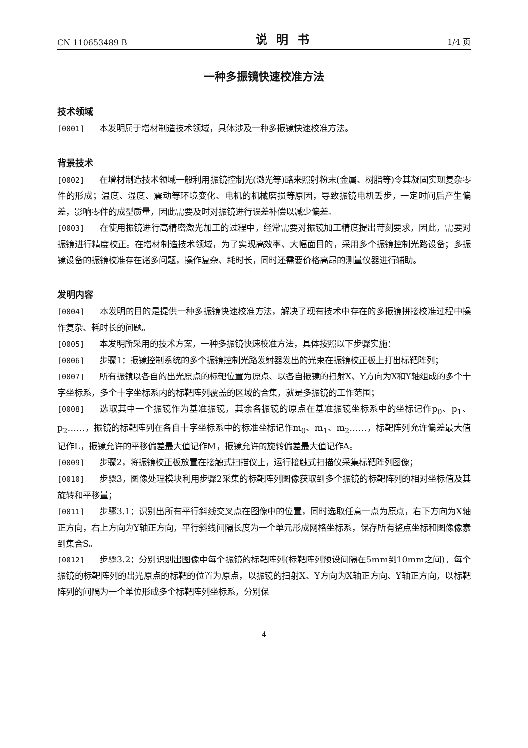CN 110653489 B 说明书 1/4 页
一种多振镜快速校准方法
技术领域
[0001] 本发明属于增材制造技术领域，具体涉及一种多振镜快速校准方法。
背景技术
[0002] 在增材制造技术领域一般利用振镜控制光(激光等)路来照射粉末(金属、树脂等)令其凝固实现复杂零件的形成；温度、湿度、震动等环境变化、电机的机械磨损等原因，导致振镜电机丢步，一定时间后产生偏差，影响零件的成型质量，因此需要及时对振镜进行误差补偿以减少偏差。
[0003] 在使用振镜进行高精密激光加工的过程中，经常需要对振镜加工精度提出苛刻要求，因此，需要对振镜进行精度校正。在增材制造技术领域，为了实现高效率、大幅面目的，采用多个振镜控制光路设备；多振镜设备的振镜校准存在诸多问题，操作复杂、耗时长，同时还需要价格高昂的测量仪器进行辅助。
发明内容
[0004] 本发明的目的是提供一种多振镜快速校准方法，解决了现有技术中存在的多振镜拼接校准过程中操作复杂、耗时长的问题。
[0005] 本发明所采用的技术方案，一种多振镜快速校准方法，具体按照以下步骤实施：
[0006] 步骤1：振镜控制系统的多个振镜控制光路发射器发出的光束在振镜校正板上打出标靶阵列；
[0007] 所有振镜以各自的出光原点的标靶位置为原点、以各自振镜的扫射X、Y方向为X和Y轴组成的多个十字坐标系，多个十字坐标系内的标靶阵列覆盖的区域的合集，就是多振镜的工作范围；
[0008] 选取其中一个振镜作为基准振镜，其余各振镜的原点在基准振镜坐标系中的坐标记作p<sub>0</sub>、p<sub>1</sub>、p<sub>2</sub>……，振镜的标靶阵列在各自十字坐标系中的标准坐标记作m<sub>0</sub>、m<sub>1</sub>、m<sub>2</sub>……，标靶阵列允许偏差最大值记作L，振镜允许的平移偏差最大值记作M，振镜允许的旋转偏差最大值记作A。
[0009] 步骤2，将振镜校正板放置在接触式扫描仪上，运行接触式扫描仪采集标靶阵列图像；
[0010] 步骤3，图像处理模块利用步骤2采集的标靶阵列图像获取到多个振镜的标靶阵列的相对坐标值及其旋转和平移量；
[0011] 步骤3.1：识别出所有平行斜线交叉点在图像中的位置，同时选取任意一点为原点，右下方向为X轴正方向，右上方向为Y轴正方向，平行斜线间隔长度为一个单元形成网格坐标系，保存所有整点坐标和图像像素到集合S。
[0012] 步骤3.2：分别识别出图像中每个振镜的标靶阵列(标靶阵列预设间隔在5mm到10mm之间)，每个振镜的标靶阵列的出光原点的标靶的位置为原点，以振镜的扫射X、Y方向为X轴正方向、Y轴正方向，以标靶阵列的间隔为一个单位形成多个标靶阵列坐标系，分别保
4